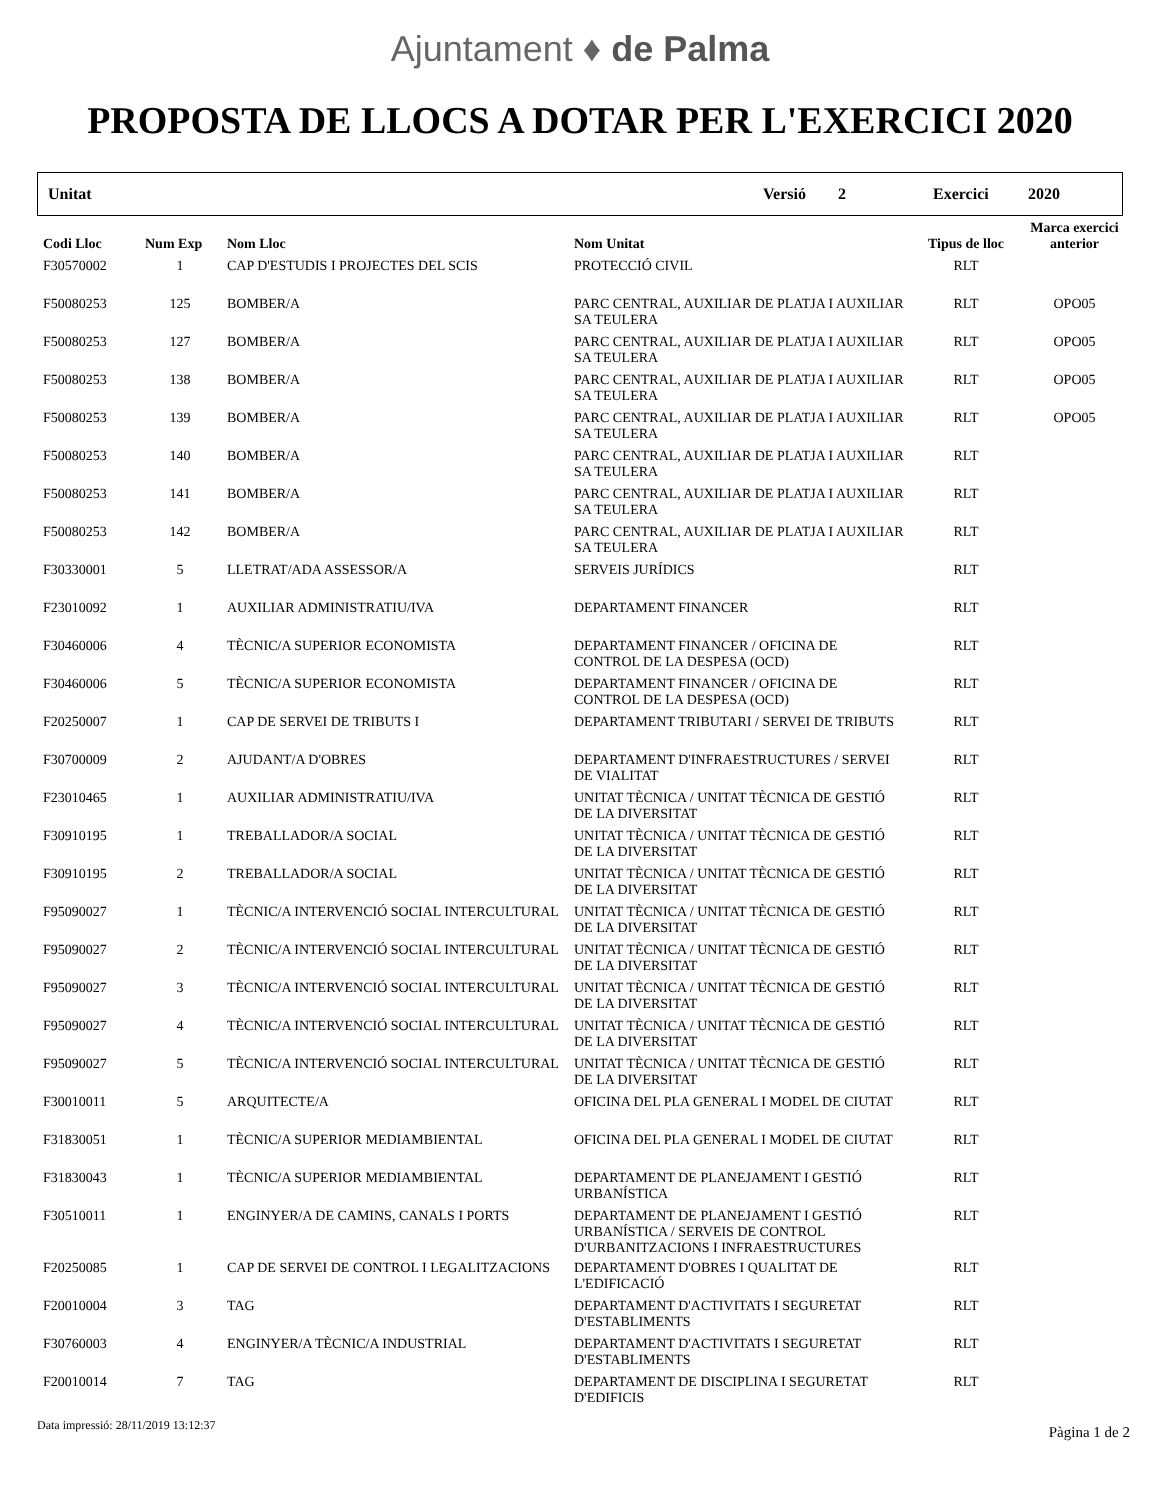Ajuntament ♦ de Palma
PROPOSTA DE LLOCS A DOTAR PER L'EXERCICI 2020
Unitat Versió 2 Exercici 2020
| Codi Lloc | Num Exp | Nom Lloc | Nom Unitat | Tipus de lloc | Marca exercici anterior |
| --- | --- | --- | --- | --- | --- |
| F30570002 | 1 | CAP D'ESTUDIS I PROJECTES DEL SCIS | PROTECCIÓ CIVIL | RLT | |
| F50080253 | 125 | BOMBER/A | PARC CENTRAL, AUXILIAR DE PLATJA I AUXILIAR SA TEULERA | RLT | OPO05 |
| F50080253 | 127 | BOMBER/A | PARC CENTRAL, AUXILIAR DE PLATJA I AUXILIAR SA TEULERA | RLT | OPO05 |
| F50080253 | 138 | BOMBER/A | PARC CENTRAL, AUXILIAR DE PLATJA I AUXILIAR SA TEULERA | RLT | OPO05 |
| F50080253 | 139 | BOMBER/A | PARC CENTRAL, AUXILIAR DE PLATJA I AUXILIAR SA TEULERA | RLT | OPO05 |
| F50080253 | 140 | BOMBER/A | PARC CENTRAL, AUXILIAR DE PLATJA I AUXILIAR SA TEULERA | RLT | |
| F50080253 | 141 | BOMBER/A | PARC CENTRAL, AUXILIAR DE PLATJA I AUXILIAR SA TEULERA | RLT | |
| F50080253 | 142 | BOMBER/A | PARC CENTRAL, AUXILIAR DE PLATJA I AUXILIAR SA TEULERA | RLT | |
| F30330001 | 5 | LLETRAT/ADA ASSESSOR/A | SERVEIS JURÍDICS | RLT | |
| F23010092 | 1 | AUXILIAR ADMINISTRATIU/IVA | DEPARTAMENT FINANCER | RLT | |
| F30460006 | 4 | TÈCNIC/A SUPERIOR ECONOMISTA | DEPARTAMENT FINANCER / OFICINA DE CONTROL DE LA DESPESA (OCD) | RLT | |
| F30460006 | 5 | TÈCNIC/A SUPERIOR ECONOMISTA | DEPARTAMENT FINANCER / OFICINA DE CONTROL DE LA DESPESA (OCD) | RLT | |
| F20250007 | 1 | CAP DE SERVEI DE TRIBUTS I | DEPARTAMENT TRIBUTARI / SERVEI DE TRIBUTS | RLT | |
| F30700009 | 2 | AJUDANT/A D'OBRES | DEPARTAMENT D'INFRAESTRUCTURES / SERVEI DE VIALITAT | RLT | |
| F23010465 | 1 | AUXILIAR ADMINISTRATIU/IVA | UNITAT TÈCNICA / UNITAT TÈCNICA DE GESTIÓ DE LA DIVERSITAT | RLT | |
| F30910195 | 1 | TREBALLADOR/A SOCIAL | UNITAT TÈCNICA / UNITAT TÈCNICA DE GESTIÓ DE LA DIVERSITAT | RLT | |
| F30910195 | 2 | TREBALLADOR/A SOCIAL | UNITAT TÈCNICA / UNITAT TÈCNICA DE GESTIÓ DE LA DIVERSITAT | RLT | |
| F95090027 | 1 | TÈCNIC/A INTERVENCIÓ SOCIAL INTERCULTURAL | UNITAT TÈCNICA / UNITAT TÈCNICA DE GESTIÓ DE LA DIVERSITAT | RLT | |
| F95090027 | 2 | TÈCNIC/A INTERVENCIÓ SOCIAL INTERCULTURAL | UNITAT TÈCNICA / UNITAT TÈCNICA DE GESTIÓ DE LA DIVERSITAT | RLT | |
| F95090027 | 3 | TÈCNIC/A INTERVENCIÓ SOCIAL INTERCULTURAL | UNITAT TÈCNICA / UNITAT TÈCNICA DE GESTIÓ DE LA DIVERSITAT | RLT | |
| F95090027 | 4 | TÈCNIC/A INTERVENCIÓ SOCIAL INTERCULTURAL | UNITAT TÈCNICA / UNITAT TÈCNICA DE GESTIÓ DE LA DIVERSITAT | RLT | |
| F95090027 | 5 | TÈCNIC/A INTERVENCIÓ SOCIAL INTERCULTURAL | UNITAT TÈCNICA / UNITAT TÈCNICA DE GESTIÓ DE LA DIVERSITAT | RLT | |
| F30010011 | 5 | ARQUITECTE/A | OFICINA DEL PLA GENERAL I MODEL DE CIUTAT | RLT | |
| F31830051 | 1 | TÈCNIC/A SUPERIOR MEDIAMBIENTAL | OFICINA DEL PLA GENERAL I MODEL DE CIUTAT | RLT | |
| F31830043 | 1 | TÈCNIC/A SUPERIOR MEDIAMBIENTAL | DEPARTAMENT DE PLANEJAMENT I GESTIÓ URBANÍSTICA | RLT | |
| F30510011 | 1 | ENGINYER/A DE CAMINS, CANALS I PORTS | DEPARTAMENT DE PLANEJAMENT I GESTIÓ URBANÍSTICA / SERVEIS DE CONTROL D'URBANITZACIONS I INFRAESTRUCTURES | RLT | |
| F20250085 | 1 | CAP DE SERVEI DE CONTROL I LEGALITZACIONS | DEPARTAMENT D'OBRES I QUALITAT DE L'EDIFICACIÓ | RLT | |
| F20010004 | 3 | TAG | DEPARTAMENT D'ACTIVITATS I SEGURETAT D'ESTABLIMENTS | RLT | |
| F30760003 | 4 | ENGINYER/A TÈCNIC/A INDUSTRIAL | DEPARTAMENT D'ACTIVITATS I SEGURETAT D'ESTABLIMENTS | RLT | |
| F20010014 | 7 | TAG | DEPARTAMENT DE DISCIPLINA I SEGURETAT D'EDIFICIS | RLT | |
Data impressió: 28/11/2019 13:12:37 Pàgina 1 de 2